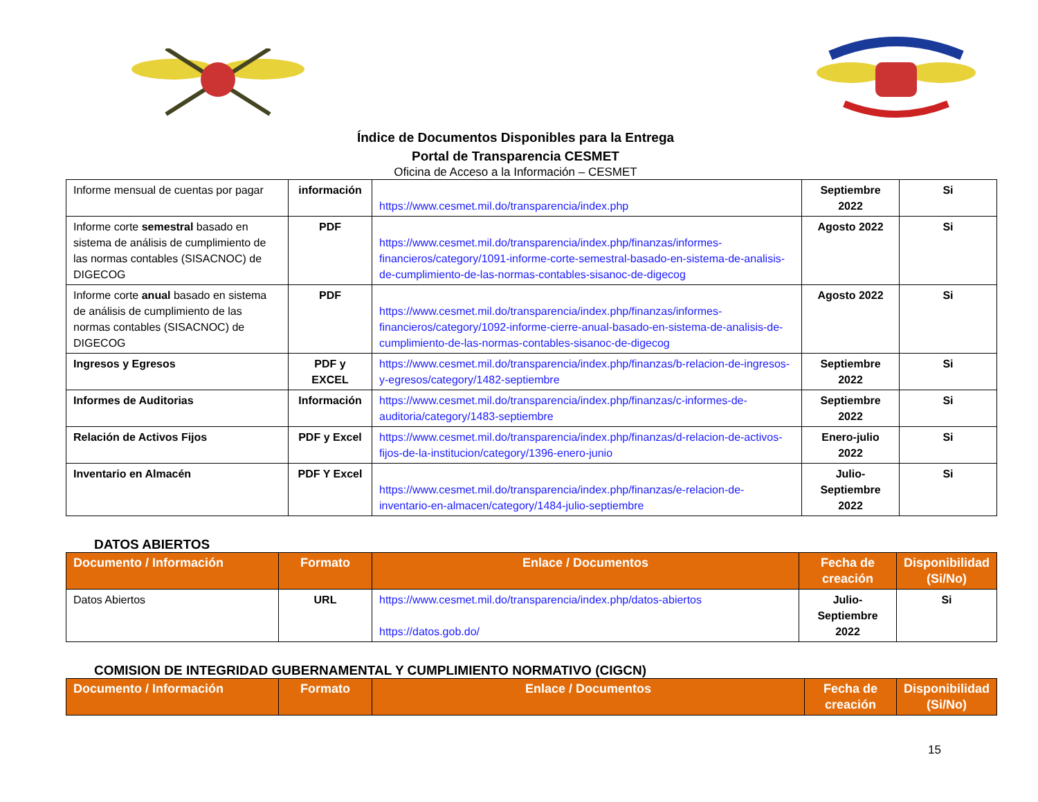Índice de Documentos Disponibles para la Entrega
Portal de Transparencia CESMET
Oficina de Acceso a la Información – CESMET
| Informe mensual de cuentas por pagar | información | https://www.cesmet.mil.do/transparencia/index.php | Septiembre 2022 | Si |
| Informe corte semestral basado en sistema de análisis de cumplimiento de las normas contables (SISACNOC) de DIGECOG | PDF | https://www.cesmet.mil.do/transparencia/index.php/finanzas/informes-financieros/category/1091-informe-corte-semestral-basado-en-sistema-de-analisis-de-cumplimiento-de-las-normas-contables-sisanoc-de-digecog | Agosto 2022 | Si |
| Informe corte anual basado en sistema de análisis de cumplimiento de las normas contables (SISACNOC) de DIGECOG | PDF | https://www.cesmet.mil.do/transparencia/index.php/finanzas/informes-financieros/category/1092-informe-cierre-anual-basado-en-sistema-de-analisis-de-cumplimiento-de-las-normas-contables-sisanoc-de-digecog | Agosto 2022 | Si |
| Ingresos y Egresos | PDF y EXCEL | https://www.cesmet.mil.do/transparencia/index.php/finanzas/b-relacion-de-ingresos-y-egresos/category/1482-septiembre | Septiembre 2022 | Si |
| Informes de Auditorias | Información | https://www.cesmet.mil.do/transparencia/index.php/finanzas/c-informes-de-auditoria/category/1483-septiembre | Septiembre 2022 | Si |
| Relación de Activos Fijos | PDF y Excel | https://www.cesmet.mil.do/transparencia/index.php/finanzas/d-relacion-de-activos-fijos-de-la-institucion/category/1396-enero-junio | Enero-julio 2022 | Si |
| Inventario en Almacén | PDF Y Excel | https://www.cesmet.mil.do/transparencia/index.php/finanzas/e-relacion-de-inventario-en-almacen/category/1484-julio-septiembre | Julio-Septiembre 2022 | Si |
DATOS ABIERTOS
| Documento / Información | Formato | Enlace / Documentos | Fecha de creación | Disponibilidad (Si/No) |
| --- | --- | --- | --- | --- |
| Datos Abiertos | URL | https://www.cesmet.mil.do/transparencia/index.php/datos-abiertos https://datos.gob.do/ | Julio-Septiembre 2022 | Si |
COMISION DE INTEGRIDAD GUBERNAMENTAL Y CUMPLIMIENTO NORMATIVO (CIGCN)
| Documento / Información | Formato | Enlace / Documentos | Fecha de creación | Disponibilidad (Si/No) |
| --- | --- | --- | --- | --- |
15